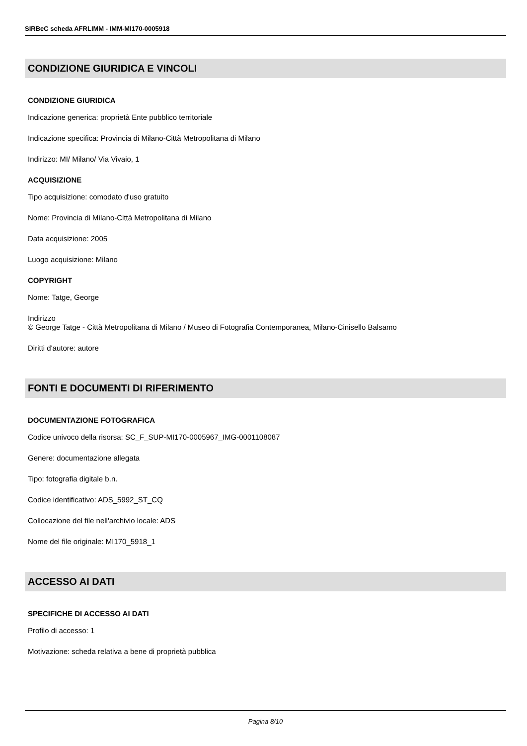SIRBeC scheda AFRLIMM - IMM-MI170-0005918
CONDIZIONE GIURIDICA E VINCOLI
CONDIZIONE GIURIDICA
Indicazione generica: proprietà Ente pubblico territoriale
Indicazione specifica: Provincia di Milano-Città Metropolitana di Milano
Indirizzo: MI/ Milano/ Via Vivaio, 1
ACQUISIZIONE
Tipo acquisizione: comodato d'uso gratuito
Nome: Provincia di Milano-Città Metropolitana di Milano
Data acquisizione: 2005
Luogo acquisizione: Milano
COPYRIGHT
Nome: Tatge, George
Indirizzo
© George Tatge - Città Metropolitana di Milano / Museo di Fotografia Contemporanea, Milano-Cinisello Balsamo
Diritti d'autore: autore
FONTI E DOCUMENTI DI RIFERIMENTO
DOCUMENTAZIONE FOTOGRAFICA
Codice univoco della risorsa: SC_F_SUP-MI170-0005967_IMG-0001108087
Genere: documentazione allegata
Tipo: fotografia digitale b.n.
Codice identificativo: ADS_5992_ST_CQ
Collocazione del file nell'archivio locale: ADS
Nome del file originale: MI170_5918_1
ACCESSO AI DATI
SPECIFICHE DI ACCESSO AI DATI
Profilo di accesso: 1
Motivazione: scheda relativa a bene di proprietà pubblica
Pagina 8/10